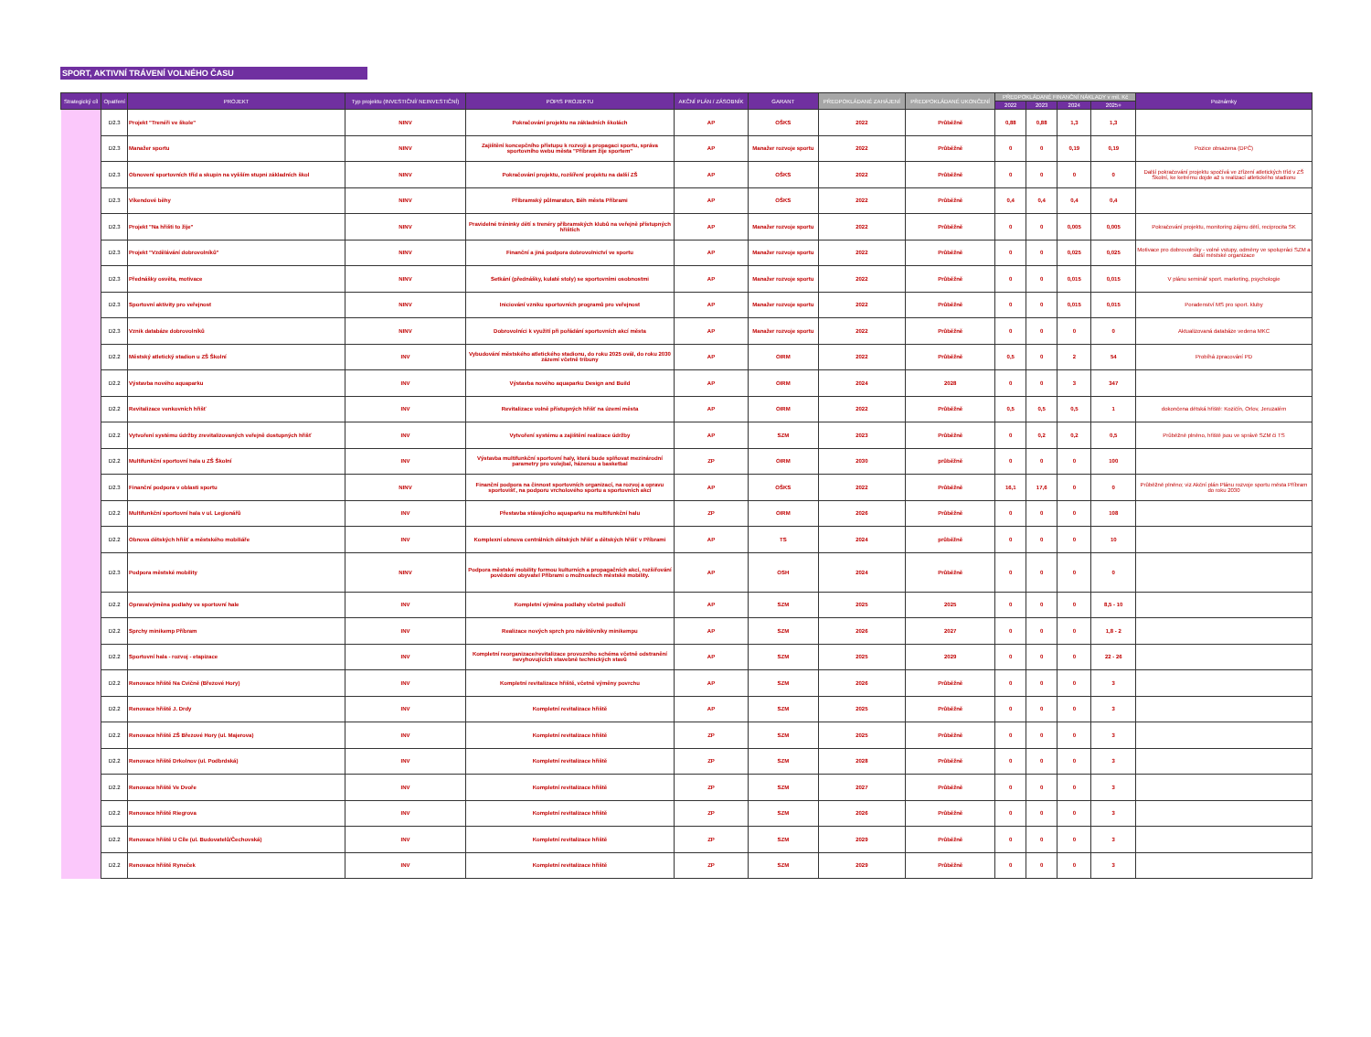SPORT, AKTIVNÍ TRÁVENÍ VOLNÉHO ČASU
| Strategický cíl | Opatření | PROJEKT | Typ projektu (INVESTIČNÍ/ NEINVESTIČNÍ) | POPIS PROJEKTU | AKČNÍ PLÁN / ZÁSOBNÍK | GARANT | PŘEDPOKLÁDANÉ ZAHÁJENÍ | PŘEDPOKLÁDANÉ UKONČENÍ | PŘEDPOKLÁDANÉ FINANČNÍ NÁKLADY v mil. Kč | | | | Poznámky |
| --- | --- | --- | --- | --- | --- | --- | --- | --- | --- | --- | --- | --- | --- |
| | | | | | | | | | 2022 | 2023 | 2024 | 2025+ | |
| | D2.3 | Projekt "Trenéři ve škole" | NINV | Pokračování projektu na základních školách | AP | OŠKS | 2022 | Průběžně | 0,88 | 0,88 | 1,3 | 1,3 | |
| | D2.3 | Manažer sportu | NINV | Zajištění koncepčního přístupu k rozvoji a propagaci sportu, správa sportovního webu města "Příbram žije sportem" | AP | Manažer rozvoje sportu | 2022 | Průběžně | 0 | 0 | 0,19 | 0,19 | Pozice obsazena (DPČ) |
| | D2.3 | Obnovení sportovních tříd a skupin na vyšším stupni základních škol | NINV | Pokračování projektu, rozšíření projektu na další ZŠ | AP | OŠKS | 2022 | Průběžně | 0 | 0 | 0 | 0 | Další pokračování projektu spočívá ve zřízení atletických tříd v ZŠ Školní, ke ketrému dojde až s realizací atletického stadionu |
| | D2.3 | Víkendové běhy | NINV | Příbramský půlmaraton, Běh města Příbrami | AP | OŠKS | 2022 | Průběžně | 0,4 | 0,4 | 0,4 | 0,4 | |
| | D2.3 | Projekt "Na hřišti to žije" | NINV | Pravidelné tréninky dětí s trenéry příbramských klubů na veřejně přístupných hřištích | AP | Manažer rozvoje sportu | 2022 | Průběžně | 0 | 0 | 0,005 | 0,005 | Pokračování projektu, monitoring zájmu dětí, reciprocita SK |
| | D2.3 | Projekt "Vzdělávání dobrovolníků" | NINV | Finanční a jiná podpora dobrovolnictví ve sportu | AP | Manažer rozvoje sportu | 2022 | Průběžně | 0 | 0 | 0,025 | 0,025 | Motivace pro dobrovolníky - volné vstupy, odměny ve spolupráci SZM a další městské organizace |
| | D2.3 | Přednášky osvěta, motivace | NINV | Setkání (přednášky, kulaté stoly) se sportovními osobnostmi | AP | Manažer rozvoje sportu | 2022 | Průběžně | 0 | 0 | 0,015 | 0,015 | V plánu seminář sport. marketing, psychologie |
| | D2.3 | Sportovní aktivity pro veřejnost | NINV | Iniciování vzniku sportovních programů pro veřejnost | AP | Manažer rozvoje sportu | 2022 | Průběžně | 0 | 0 | 0,015 | 0,015 | Poradenství MS pro sport. kluby |
| | D2.3 | Vznik databáze dobrovolníků | NINV | Dobrovolníci k využití při pořádání sportovních akcí města | AP | Manažer rozvoje sportu | 2022 | Průběžně | 0 | 0 | 0 | 0 | Aktualizovaná databáze vedena MKC |
| | D2.2 | Městský atletický stadion u ZŠ Školní | INV | Vybudování městského atletického stadionu, do roku 2025 ovál, do roku 2030 zázemí včetně tribuny | AP | OIRM | 2022 | Průběžně | 0,5 | 0 | 2 | 54 | Probíhá zpracování PD |
| | D2.2 | Výstavba nového aquaparku | INV | Výstavba nového aquaparku Design and Build | AP | OIRM | 2024 | 2028 | 0 | 0 | 3 | 347 | |
| | D2.2 | Revitalizace venkovních hřišť | INV | Revitalizace volně přístupných hřišť na území města | AP | OIRM | 2022 | Průběžně | 0,5 | 0,5 | 0,5 | 1 | dokončena dětská hřiště: Kozičín, Orlov, Jeruzalém |
| | D2.2 | Vytvoření systému údržby zrevitalizovaných veřejně dostupných hřišť | INV | Vytvoření systému a zajištění realizace údržby | AP | SZM | 2023 | Průběžně | 0 | 0,2 | 0,2 | 0,5 | Průběžně plněno, hřiště jsou ve správě SZM či TS |
| | D2.2 | Multifunkční sportovní hala u ZŠ Školní | INV | Výstavba multifunkční sportovní haly, která bude splňovat mezinárodní parametry pro volejbal, házenou a basketbal | ZP | OIRM | 2030 | průběžně | 0 | 0 | 0 | 100 | |
| | D2.3 | Finanční podpora v oblasti sportu | NINV | Finanční podpora na činnost sportovních organizací, na rozvoj a opravu sportovišť, na podporu vrcholového sportu a sportovních akcí | AP | OŠKS | 2022 | Průběžně | 16,1 | 17,6 | 0 | 0 | Průběžně plněno; viz Akční plán Plánu rozvoje sportu města Příbram do roku 2030 |
| | D2.2 | Multifunkční sportovní hala v ul. Legionářů | INV | Přestavba stávajícího aquaparku na multifunkční halu | ZP | OIRM | 2026 | Průběžně | 0 | 0 | 0 | 108 | |
| | D2.2 | Obnova dětských hřišť a městského mobiliáře | INV | Komplexní obnova centrálních dětských hřišť a dětských hřišť v Příbrami | AP | TS | 2024 | průběžně | 0 | 0 | 0 | 10 | |
| | D2.3 | Podpora městské mobility | NINV | Podpora městské mobility formou kulturních a propagačních akcí, rozšiřování povědomí obyvatel Příbrami o možnostech městské mobility. | AP | OSH | 2024 | Průběžně | 0 | 0 | 0 | 0 | |
| | D2.2 | Oprava/výměna podlahy ve sportovní hale | INV | Kompletní výměna podlahy včetně podloží | AP | SZM | 2025 | 2025 | 0 | 0 | 0 | 8,5 - 10 | |
| | D2.2 | Sprchy minikemp Příbram | INV | Realizace nových sprch pro návštěvníky minikempu | AP | SZM | 2026 | 2027 | 0 | 0 | 0 | 1,8 - 2 | |
| | D2.2 | Sportovní hala - rozvoj - etapizace | INV | Kompletní reorganizace/revitalizace provozního schéma včetně odstranění nevyhovujících stavebně technických stavů | AP | SZM | 2025 | 2029 | 0 | 0 | 0 | 22 - 26 | |
| | D2.2 | Renovace hřiště Na Cvičně (Březové Hory) | INV | Kompletní revitalizace hřiště, včetně výměny povrchu | AP | SZM | 2026 | Průběžně | 0 | 0 | 0 | 3 | |
| | D2.2 | Renovace hřiště J. Drdy | INV | Kompletní revitalizace hřiště | AP | SZM | 2025 | Průběžně | 0 | 0 | 0 | 3 | |
| | D2.2 | Renovace hřiště ZŠ Březové Hory (ul. Majerova) | INV | Kompletní revitalizace hřiště | ZP | SZM | 2025 | Průběžně | 0 | 0 | 0 | 3 | |
| | D2.2 | Renovace hřiště Drkolnov (ul. Podbrdská) | INV | Kompletní revitalizace hřiště | ZP | SZM | 2028 | Průběžně | 0 | 0 | 0 | 3 | |
| | D2.2 | Renovace hřiště Ve Dvoře | INV | Kompletní revitalizace hřiště | ZP | SZM | 2027 | Průběžně | 0 | 0 | 0 | 3 | |
| | D2.2 | Renovace hřiště Riegrova | INV | Kompletní revitalizace hřiště | ZP | SZM | 2026 | Průběžně | 0 | 0 | 0 | 3 | |
| | D2.2 | Renovace hřiště U Cíle (ul. Budovatelů/Čechovská) | INV | Kompletní revitalizace hřiště | ZP | SZM | 2029 | Průběžně | 0 | 0 | 0 | 3 | |
| | D2.2 | Renovace hřiště Ryneček | INV | Kompletní revitalizace hřiště | ZP | SZM | 2029 | Průběžně | 0 | 0 | 0 | 3 | |